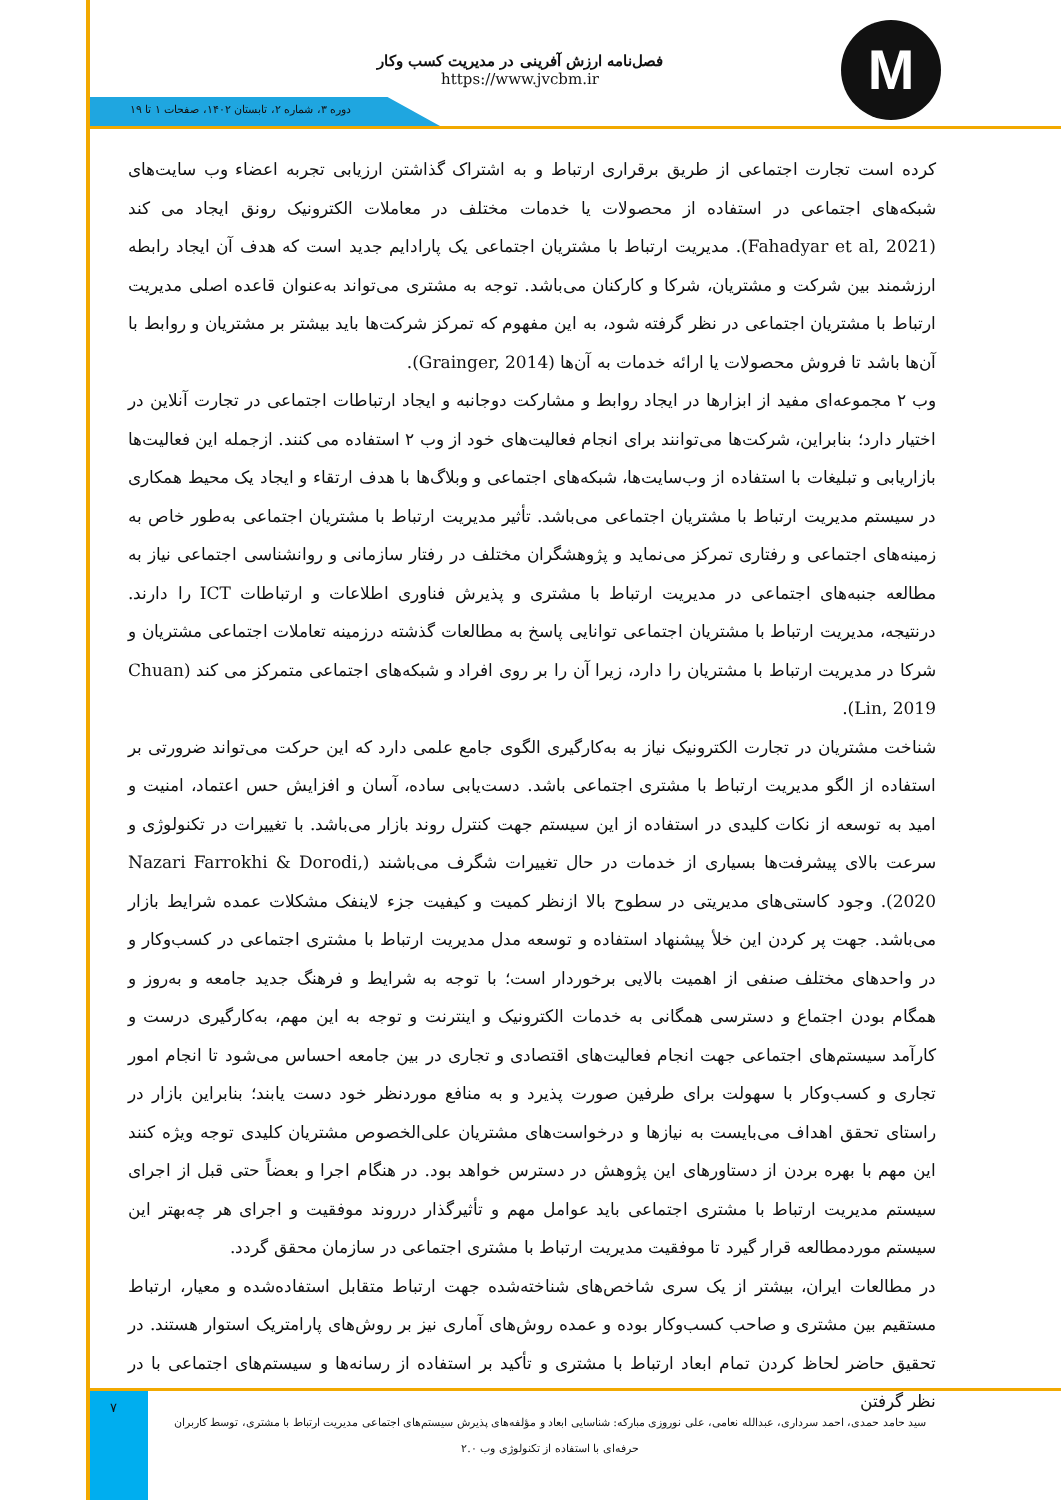M
فصل‌نامه ارزش آفرینی در مدیریت کسب وکار
https://www.jvcbm.ir
دوره ۳، شماره ۲، تابستان ۱۴۰۲، صفحات ۱ تا ۱۹
کرده است تجارت اجتماعی از طریق برقراری ارتباط و به اشتراک گذاشتن ارزیابی تجربه اعضاء وب سایت‌های شبکه‌های اجتماعی در استفاده از محصولات یا خدمات مختلف در معاملات الکترونیک رونق ایجاد می کند (Fahadyar et al, 2021). مدیریت ارتباط با مشتریان اجتماعی یک پارادایم جدید است که هدف آن ایجاد رابطه ارزشمند بین شرکت و مشتریان، شرکا و کارکنان می‌باشد. توجه به مشتری می‌تواند به‌عنوان قاعده اصلی مدیریت ارتباط با مشتریان اجتماعی در نظر گرفته شود، به این مفهوم که تمرکز شرکت‌ها باید بیشتر بر مشتریان و روابط با آن‌ها باشد تا فروش محصولات یا ارائه خدمات به آن‌ها (Grainger, 2014).
وب ۲ مجموعه‌ای مفید از ابزارها در ایجاد روابط و مشارکت دوجانبه و ایجاد ارتباطات اجتماعی در تجارت آنلاین در اختیار دارد؛ بنابراین، شرکت‌ها می‌توانند برای انجام فعالیت‌های خود از وب ۲ استفاده می کنند. ازجمله این فعالیت‌ها بازاریابی و تبلیغات با استفاده از وب‌سایت‌ها، شبکه‌های اجتماعی و وبلاگ‌ها با هدف ارتقاء و ایجاد یک محیط همکاری در سیستم مدیریت ارتباط با مشتریان اجتماعی می‌باشد. تأثیر مدیریت ارتباط با مشتریان اجتماعی به‌طور خاص به زمینه‌های اجتماعی و رفتاری تمرکز می‌نماید و پژوهشگران مختلف در رفتار سازمانی و روانشناسی اجتماعی نیاز به مطالعه جنبه‌های اجتماعی در مدیریت ارتباط با مشتری و پذیرش فناوری اطلاعات و ارتباطات ICT را دارند. درنتیجه، مدیریت ارتباط با مشتریان اجتماعی توانایی پاسخ به مطالعات گذشته درزمینه تعاملات اجتماعی مشتریان و شرکا در مدیریت ارتباط با مشتریان را دارد، زیرا آن را بر روی افراد و شبکه‌های اجتماعی متمرکز می کند (Chuan Lin, 2019).
شناخت مشتریان در تجارت الکترونیک نیاز به به‌کارگیری الگوی جامع علمی دارد که این حرکت می‌تواند ضرورتی بر استفاده از الگو مدیریت ارتباط با مشتری اجتماعی باشد. دست‌یابی ساده، آسان و افزایش حس اعتماد، امنیت و امید به توسعه از نکات کلیدی در استفاده از این سیستم جهت کنترل روند بازار می‌باشد. با تغییرات در تکنولوژی و سرعت بالای پیشرفت‌ها بسیاری از خدمات در حال تغییرات شگرف می‌باشند (Nazari Farrokhi & Dorodi, 2020). وجود کاستی‌های مدیریتی در سطوح بالا ازنظر کمیت و کیفیت جزء لاینفک مشکلات عمده شرایط بازار می‌باشد. جهت پر کردن این خلأ پیشنهاد استفاده و توسعه مدل مدیریت ارتباط با مشتری اجتماعی در کسب‌وکار و در واحدهای مختلف صنفی از اهمیت بالایی برخوردار است؛ با توجه به شرایط و فرهنگ جدید جامعه و به‌روز و همگام بودن اجتماع و دسترسی همگانی به خدمات الکترونیک و اینترنت و توجه به این مهم، به‌کارگیری درست و کارآمد سیستم‌های اجتماعی جهت انجام فعالیت‌های اقتصادی و تجاری در بین جامعه احساس می‌شود تا انجام امور تجاری و کسب‌وکار با سهولت برای طرفین صورت پذیرد و به منافع موردنظر خود دست یابند؛ بنابراین بازار در راستای تحقق اهداف می‌بایست به نیازها و درخواست‌های مشتریان علی‌الخصوص مشتریان کلیدی توجه ویژه کنند این مهم با بهره بردن از دستاورهای این پژوهش در دسترس خواهد بود. در هنگام اجرا و بعضاً حتی قبل از اجرای سیستم مدیریت ارتباط با مشتری اجتماعی باید عوامل مهم و تأثیرگذار درروند موفقیت و اجرای هر چه‌بهتر این سیستم موردمطالعه قرار گیرد تا موفقیت مدیریت ارتباط با مشتری اجتماعی در سازمان محقق گردد.
در مطالعات ایران، بیشتر از یک سری شاخص‌های شناخته‌شده جهت ارتباط متقابل استفاده‌شده و معیار، ارتباط مستقیم بین مشتری و صاحب کسب‌وکار بوده و عمده روش‌های آماری نیز بر روش‌های پارامتریک استوار هستند. در تحقیق حاضر لحاظ کردن تمام ابعاد ارتباط با مشتری و تأکید بر استفاده از رسانه‌ها و سیستم‌های اجتماعی با در نظر گرفتن
۷
سید حامد حمدی، احمد سرداری، عبدالله نعامی، علی نوروزی مبارکه: شناسایی ابعاد و مؤلفه‌های پذیرش سیستم‌های اجتماعی مدیریت ارتباط با مشتری، توسط کاربران حرفه‌ای با استفاده از تکنولوژی وب ۲.۰